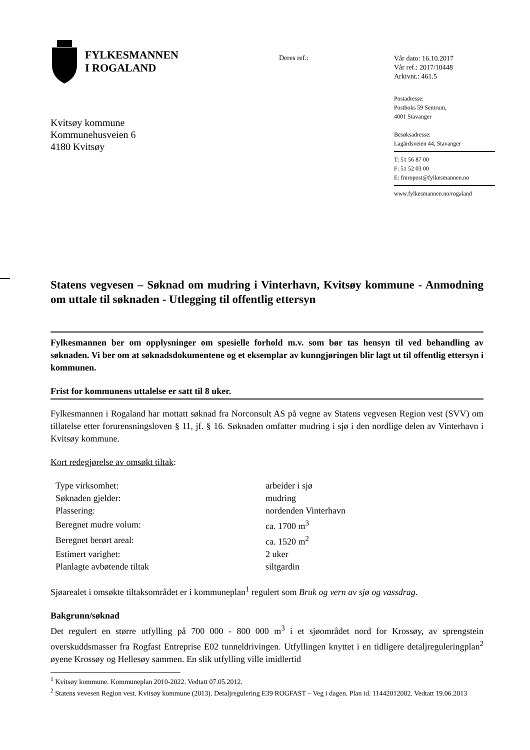FYLKESMANNEN
I ROGALAND
Deres ref.:
Vår dato: 16.10.2017
Vår ref.: 2017/10448
Arkivnr.: 461.5
Postadresse:
Postboks 59 Sentrum,
4001 Stavanger
Besøksadresse:
Lagårdsveien 44, Stavanger
T: 51 56 87 00
F: 51 52 03 00
E: fmropost@fylkesmannen.no
www.fylkesmannen.no/rogaland
Kvitsøy kommune
Kommunehusveien 6
4180 Kvitsøy
Statens vegvesen – Søknad om mudring i Vinterhavn, Kvitsøy kommune - Anmodning om uttale til søknaden - Utlegging til offentlig ettersyn
Fylkesmannen ber om opplysninger om spesielle forhold m.v. som bør tas hensyn til ved behandling av søknaden. Vi ber om at søknadsdokumentene og et eksemplar av kunngjøringen blir lagt ut til offentlig ettersyn i kommunen.
Frist for kommunens uttalelse er satt til 8 uker.
Fylkesmannen i Rogaland har mottatt søknad fra Norconsult AS på vegne av Statens vegvesen Region vest (SVV) om tillatelse etter forurensningsloven § 11, jf. § 16. Søknaden omfatter mudring i sjø i den nordlige delen av Vinterhavn i Kvitsøy kommune.
Kort redegjørelse av omsøkt tiltak:
| Type virksomhet: | arbeider i sjø |
| Søknaden gjelder: | mudring |
| Plassering: | nordenden Vinterhavn |
| Beregnet mudre volum: | ca. 1700 m<sup>3</sup> |
| Beregnet berørt areal: | ca. 1520 m<sup>2</sup> |
| Estimert varighet: | 2 uker |
| Planlagte avbøtende tiltak | siltgardin |
Sjøarealet i omsøkte tiltaksområdet er i kommuneplan<sup>1</sup> regulert som Bruk og vern av sjø og vassdrag.
Bakgrunn/søknad
Det regulert en større utfylling på 700 000 - 800 000 m<sup>3</sup> i et sjøområdet nord for Krossøy, av sprengstein overskuddsmasser fra Rogfast Entreprise E02 tunneldrivingen. Utfyllingen knyttet i en tidligere detaljreguleringplan<sup>2</sup> øyene Krossøy og Hellesøy sammen. En slik utfylling ville imidlertid
<sup>1</sup> Kvitsøy kommune. Kommuneplan 2010-2022. Vedtatt 07.05.2012.
<sup>2</sup> Statens vevesen Region vest. Kvitsøy kommune (2013). Detaljregulering E39 ROGFAST – Veg i dagen. Plan id. 11442012002. Vedtatt 19.06.2013